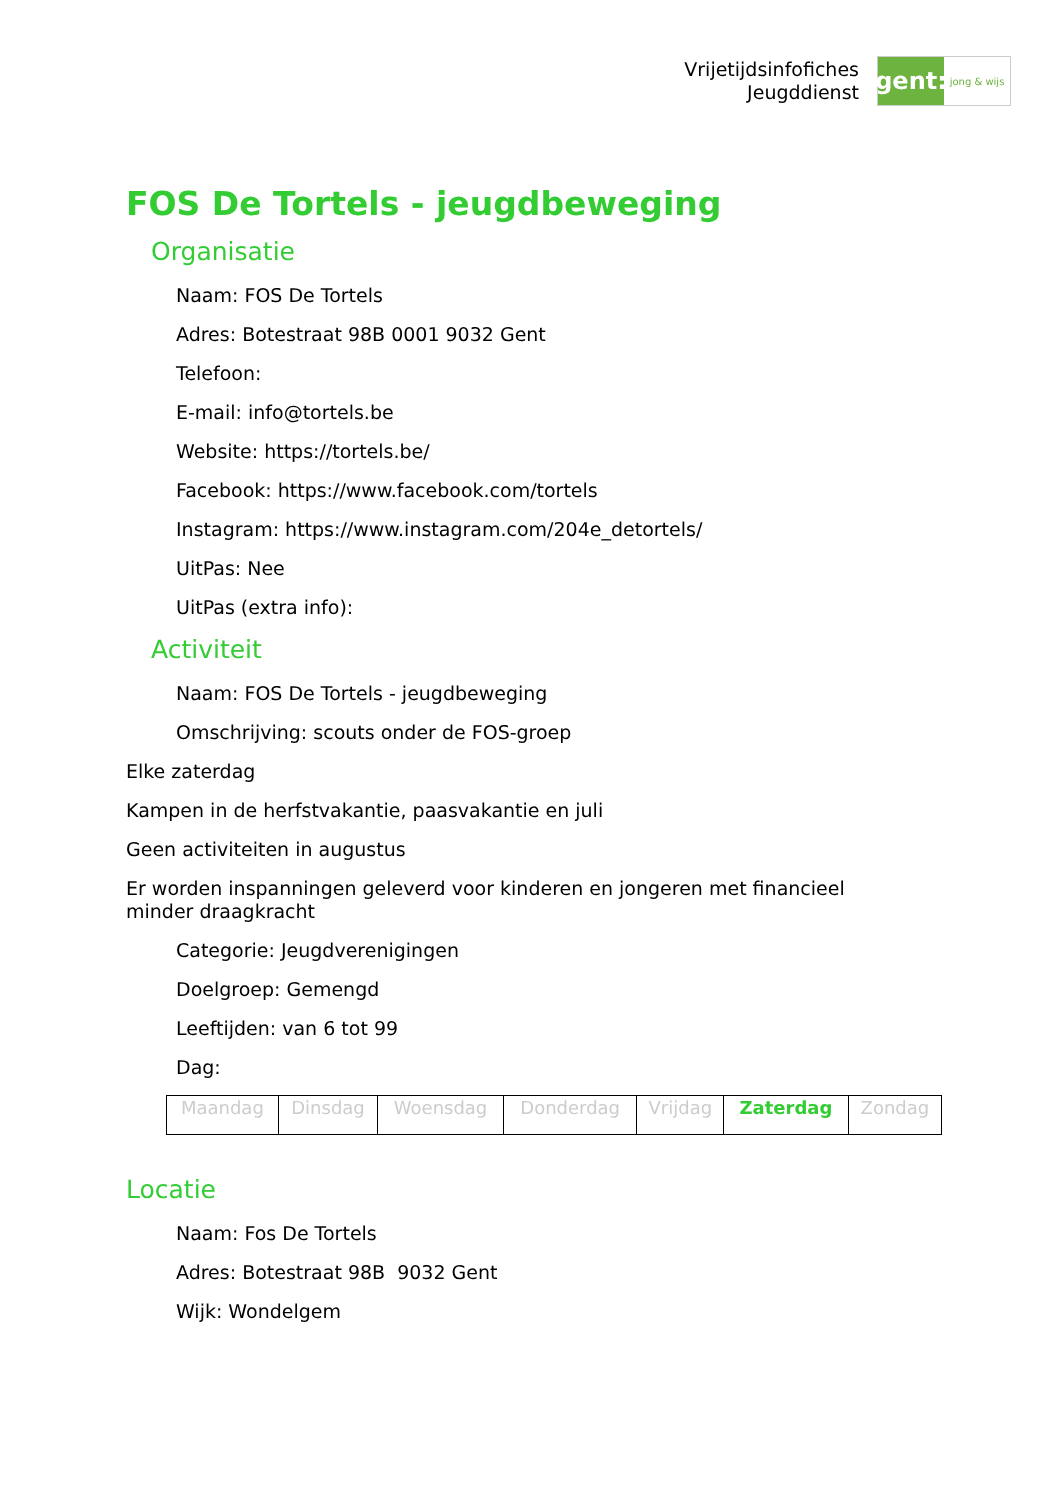Vrijetijdsinfofiches
Jeugddienst
gent:
jong & wijs
FOS De Tortels - jeugdbeweging
Organisatie
Naam: FOS De Tortels
Adres: Botestraat 98B 0001 9032 Gent
Telefoon:
E-mail: info@tortels.be
Website: https://tortels.be/
Facebook: https://www.facebook.com/tortels
Instagram: https://www.instagram.com/204e_detortels/
UitPas: Nee
UitPas (extra info):
Activiteit
Naam: FOS De Tortels - jeugdbeweging
Omschrijving: scouts onder de FOS-groep
Elke zaterdag
Kampen in de herfstvakantie, paasvakantie en juli
Geen activiteiten in augustus
Er worden inspanningen geleverd voor kinderen en jongeren met financieel
minder draagkracht
Categorie: Jeugdverenigingen
Doelgroep: Gemengd
Leeftijden: van 6 tot 99
Dag:
| Maandag | Dinsdag | Woensdag | Donderdag | Vrijdag | Zaterdag | Zondag |
Locatie
Naam: Fos De Tortels
Adres: Botestraat 98B 9032 Gent
Wijk: Wondelgem